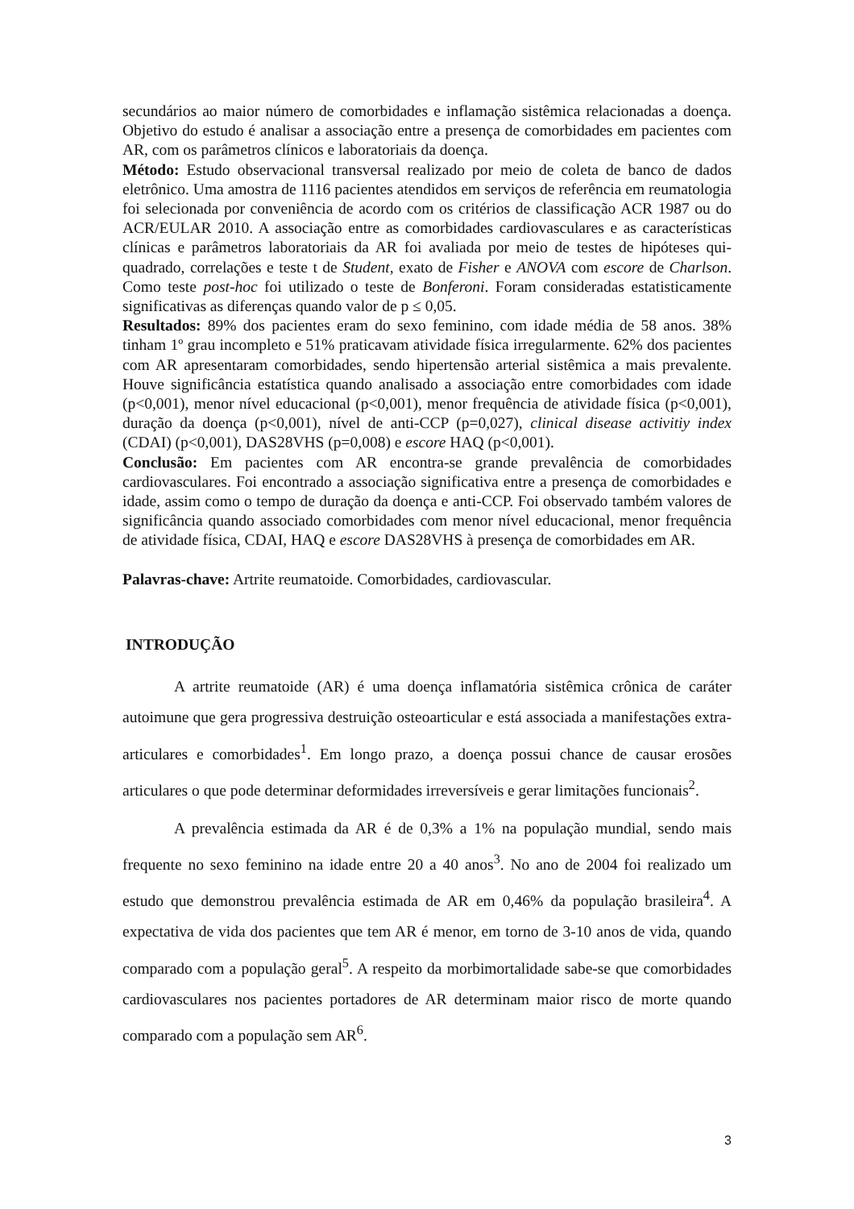secundários ao maior número de comorbidades e inflamação sistêmica relacionadas a doença. Objetivo do estudo é analisar a associação entre a presença de comorbidades em pacientes com AR, com os parâmetros clínicos e laboratoriais da doença.
Método: Estudo observacional transversal realizado por meio de coleta de banco de dados eletrônico. Uma amostra de 1116 pacientes atendidos em serviços de referência em reumatologia foi selecionada por conveniência de acordo com os critérios de classificação ACR 1987 ou do ACR/EULAR 2010. A associação entre as comorbidades cardiovasculares e as características clínicas e parâmetros laboratoriais da AR foi avaliada por meio de testes de hipóteses qui-quadrado, correlações e teste t de Student, exato de Fisher e ANOVA com escore de Charlson. Como teste post-hoc foi utilizado o teste de Bonferoni. Foram consideradas estatisticamente significativas as diferenças quando valor de p ≤ 0,05.
Resultados: 89% dos pacientes eram do sexo feminino, com idade média de 58 anos. 38% tinham 1º grau incompleto e 51% praticavam atividade física irregularmente. 62% dos pacientes com AR apresentaram comorbidades, sendo hipertensão arterial sistêmica a mais prevalente. Houve significância estatística quando analisado a associação entre comorbidades com idade (p<0,001), menor nível educacional (p<0,001), menor frequência de atividade física (p<0,001), duração da doença (p<0,001), nível de anti-CCP (p=0,027), clinical disease activitiy index (CDAI) (p<0,001), DAS28VHS (p=0,008) e escore HAQ (p<0,001).
Conclusão: Em pacientes com AR encontra-se grande prevalência de comorbidades cardiovasculares. Foi encontrado a associação significativa entre a presença de comorbidades e idade, assim como o tempo de duração da doença e anti-CCP. Foi observado também valores de significância quando associado comorbidades com menor nível educacional, menor frequência de atividade física, CDAI, HAQ e escore DAS28VHS à presença de comorbidades em AR.
Palavras-chave: Artrite reumatoide. Comorbidades, cardiovascular.
INTRODUÇÃO
A artrite reumatoide (AR) é uma doença inflamatória sistêmica crônica de caráter autoimune que gera progressiva destruição osteoarticular e está associada a manifestações extra-articulares e comorbidades<sup>1</sup>. Em longo prazo, a doença possui chance de causar erosões articulares o que pode determinar deformidades irreversíveis e gerar limitações funcionais<sup>2</sup>.
A prevalência estimada da AR é de 0,3% a 1% na população mundial, sendo mais frequente no sexo feminino na idade entre 20 a 40 anos<sup>3</sup>. No ano de 2004 foi realizado um estudo que demonstrou prevalência estimada de AR em 0,46% da população brasileira<sup>4</sup>. A expectativa de vida dos pacientes que tem AR é menor, em torno de 3-10 anos de vida, quando comparado com a população geral<sup>5</sup>. A respeito da morbimortalidade sabe-se que comorbidades cardiovasculares nos pacientes portadores de AR determinam maior risco de morte quando comparado com a população sem AR<sup>6</sup>.
3